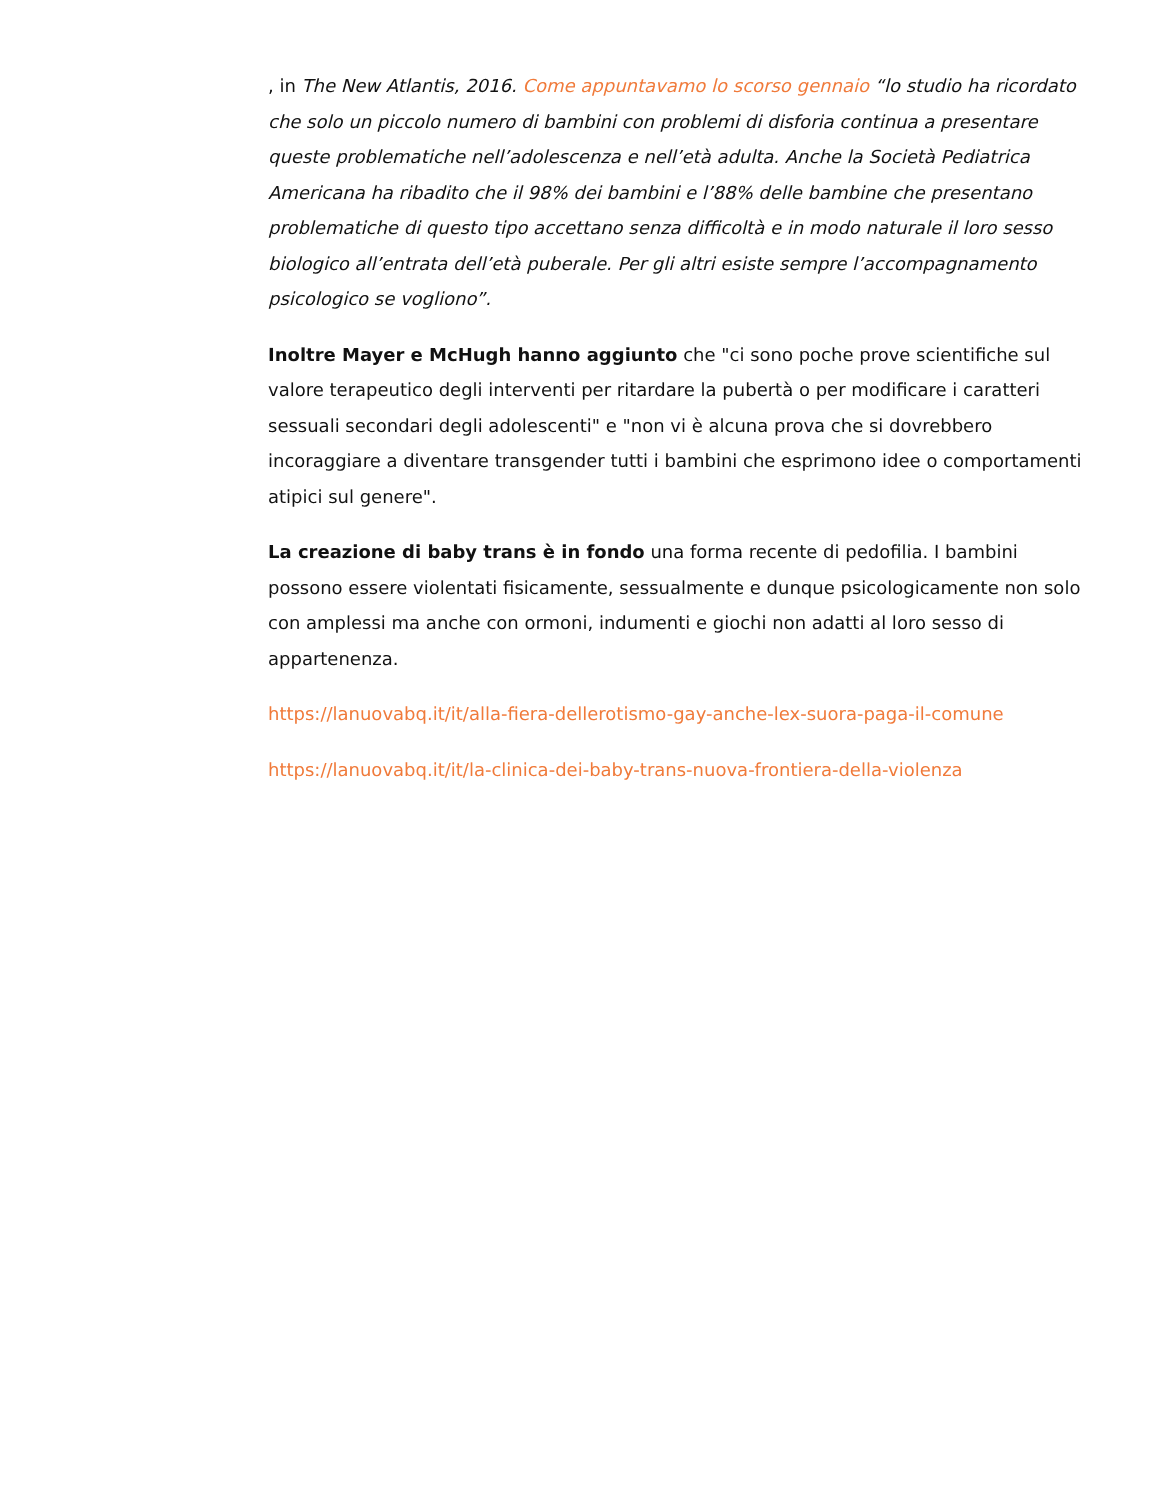, in The New Atlantis, 2016. Come appuntavamo lo scorso gennaio “lo studio ha ricordato che solo un piccolo numero di bambini con problemi di disforia continua a presentare queste problematiche nell’adolescenza e nell’età adulta. Anche la Società Pediatrica Americana ha ribadito che il 98% dei bambini e l’88% delle bambine che presentano problematiche di questo tipo accettano senza difficoltà e in modo naturale il loro sesso biologico all’entrata dell’età puberale. Per gli altri esiste sempre l’accompagnamento psicologico se vogliono”.
Inoltre Mayer e McHugh hanno aggiunto che "ci sono poche prove scientifiche sul valore terapeutico degli interventi per ritardare la pubertà o per modificare i caratteri sessuali secondari degli adolescenti" e "non vi è alcuna prova che si dovrebbero incoraggiare a diventare transgender tutti i bambini che esprimono idee o comportamenti atipici sul genere".
La creazione di baby trans è in fondo una forma recente di pedofilia. I bambini possono essere violentati fisicamente, sessualmente e dunque psicologicamente non solo con amplessi ma anche con ormoni, indumenti e giochi non adatti al loro sesso di appartenenza.
https://lanuovabq.it/it/alla-fiera-dellerotismo-gay-anche-lex-suora-paga-il-comune
https://lanuovabq.it/it/la-clinica-dei-baby-trans-nuova-frontiera-della-violenza